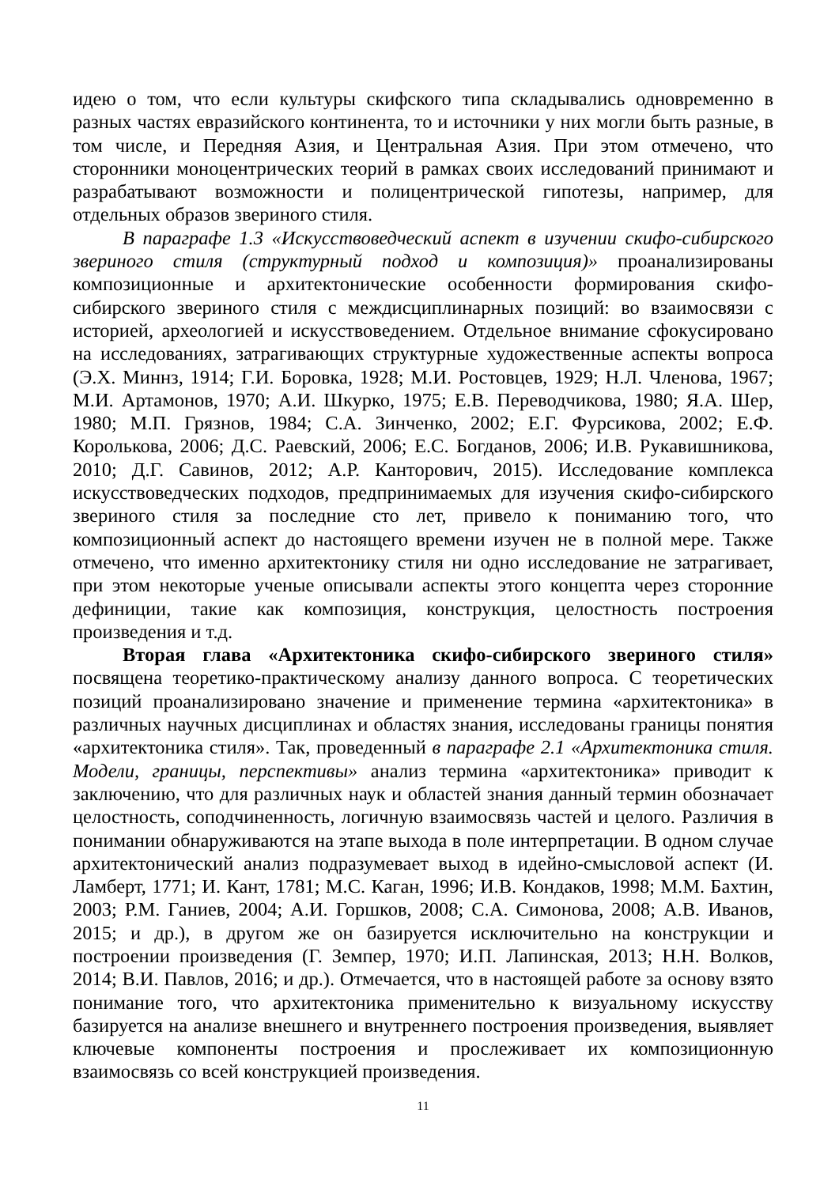идею о том, что если культуры скифского типа складывались одновременно в разных частях евразийского континента, то и источники у них могли быть разные, в том числе, и Передняя Азия, и Центральная Азия. При этом отмечено, что сторонники моноцентрических теорий в рамках своих исследований принимают и разрабатывают возможности и полицентрической гипотезы, например, для отдельных образов звериного стиля.
В параграфе 1.3 «Искусствоведческий аспект в изучении скифо-сибирского звериного стиля (структурный подход и композиция)» проанализированы композиционные и архитектонические особенности формирования скифо-сибирского звериного стиля с междисциплинарных позиций: во взаимосвязи с историей, археологией и искусствоведением. Отдельное внимание сфокусировано на исследованиях, затрагивающих структурные художественные аспекты вопроса (Э.Х. Миннз, 1914; Г.И. Боровка, 1928; М.И. Ростовцев, 1929; Н.Л. Членова, 1967; М.И. Артамонов, 1970; А.И. Шкурко, 1975; Е.В. Переводчикова, 1980; Я.А. Шер, 1980; М.П. Грязнов, 1984; С.А. Зинченко, 2002; Е.Г. Фурсикова, 2002; Е.Ф. Королькова, 2006; Д.С. Раевский, 2006; Е.С. Богданов, 2006; И.В. Рукавишникова, 2010; Д.Г. Савинов, 2012; А.Р. Канторович, 2015). Исследование комплекса искусствоведческих подходов, предпринимаемых для изучения скифо-сибирского звериного стиля за последние сто лет, привело к пониманию того, что композиционный аспект до настоящего времени изучен не в полной мере. Также отмечено, что именно архитектонику стиля ни одно исследование не затрагивает, при этом некоторые ученые описывали аспекты этого концепта через сторонние дефиниции, такие как композиция, конструкция, целостность построения произведения и т.д.
Вторая глава «Архитектоника скифо-сибирского звериного стиля» посвящена теоретико-практическому анализу данного вопроса. С теоретических позиций проанализировано значение и применение термина «архитектоника» в различных научных дисциплинах и областях знания, исследованы границы понятия «архитектоника стиля». Так, проведенный в параграфе 2.1 «Архитектоника стиля. Модели, границы, перспективы» анализ термина «архитектоника» приводит к заключению, что для различных наук и областей знания данный термин обозначает целостность, соподчиненность, логичную взаимосвязь частей и целого. Различия в понимании обнаруживаются на этапе выхода в поле интерпретации. В одном случае архитектонический анализ подразумевает выход в идейно-смысловой аспект (И. Ламберт, 1771; И. Кант, 1781; М.С. Каган, 1996; И.В. Кондаков, 1998; М.М. Бахтин, 2003; Р.М. Ганиев, 2004; А.И. Горшков, 2008; С.А. Симонова, 2008; А.В. Иванов, 2015; и др.), в другом же он базируется исключительно на конструкции и построении произведения (Г. Земпер, 1970; И.П. Лапинская, 2013; Н.Н. Волков, 2014; В.И. Павлов, 2016; и др.). Отмечается, что в настоящей работе за основу взято понимание того, что архитектоника применительно к визуальному искусству базируется на анализе внешнего и внутреннего построения произведения, выявляет ключевые компоненты построения и прослеживает их композиционную взаимосвязь со всей конструкцией произведения.
11